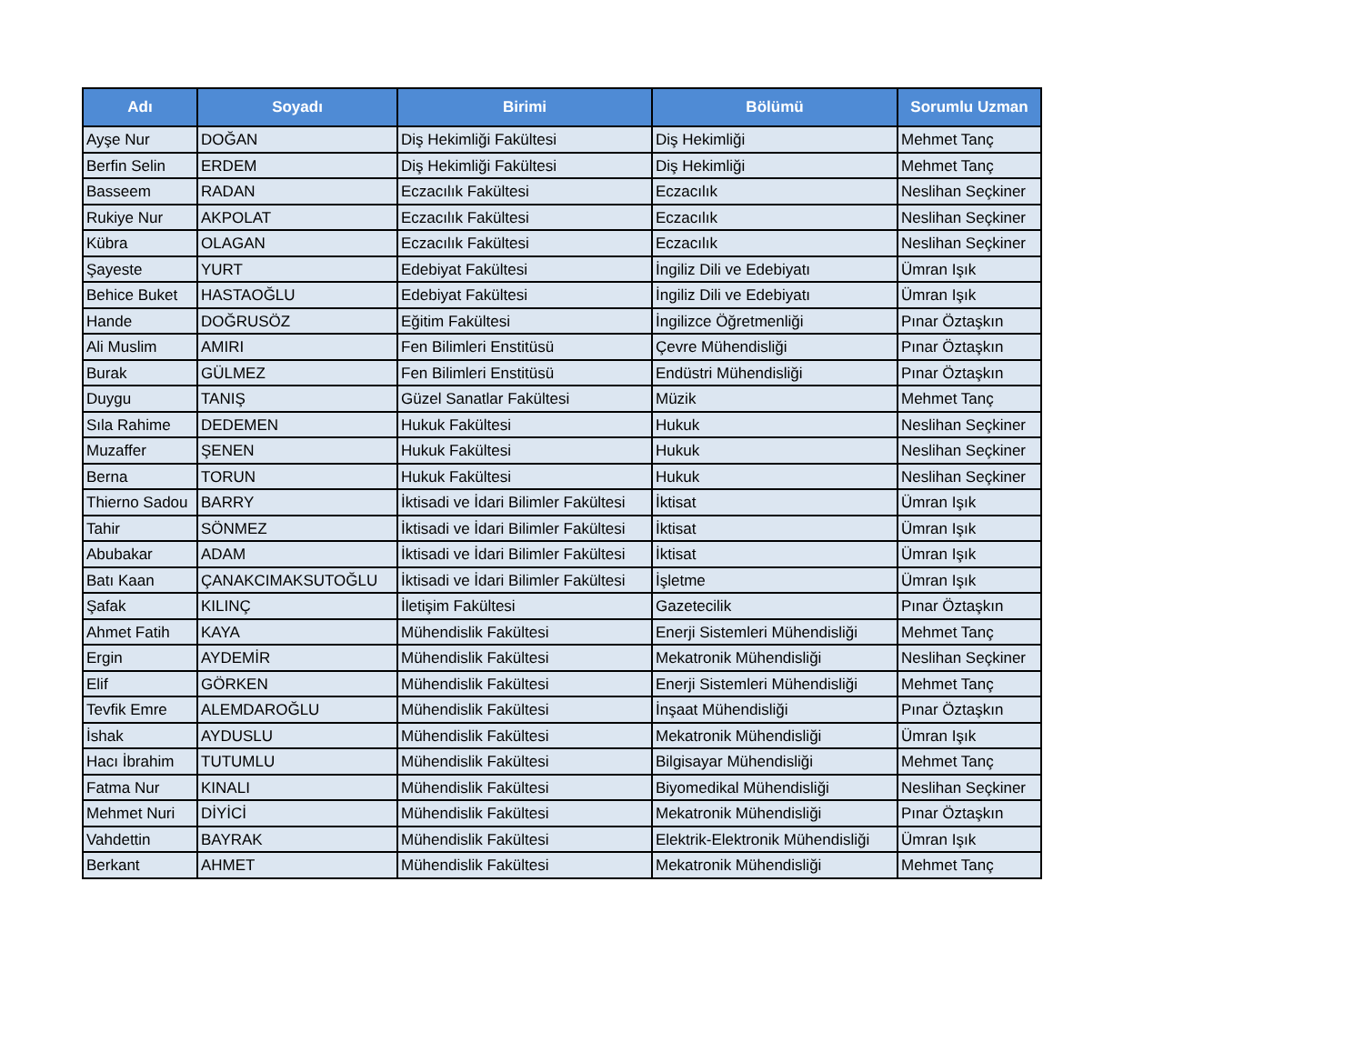| Adı | Soyadı | Birimi | Bölümü | Sorumlu Uzman |
| --- | --- | --- | --- | --- |
| Ayşe Nur | DOĞAN | Diş Hekimliği Fakültesi | Diş Hekimliği | Mehmet Tanç |
| Berfin Selin | ERDEM | Diş Hekimliği Fakültesi | Diş Hekimliği | Mehmet Tanç |
| Basseem | RADAN | Eczacılık Fakültesi | Eczacılık | Neslihan Seçkiner |
| Rukiye Nur | AKPOLAT | Eczacılık Fakültesi | Eczacılık | Neslihan Seçkiner |
| Kübra | OLAGAN | Eczacılık Fakültesi | Eczacılık | Neslihan Seçkiner |
| Şayeste | YURT | Edebiyat Fakültesi | İngiliz Dili ve Edebiyatı | Ümran Işık |
| Behice Buket | HASTAOĞLU | Edebiyat Fakültesi | İngiliz Dili ve Edebiyatı | Ümran Işık |
| Hande | DOĞRUSÖZ | Eğitim Fakültesi | İngilizce Öğretmenliği | Pınar Öztaşkın |
| Ali Muslim | AMIRI | Fen Bilimleri Enstitüsü | Çevre Mühendisliği | Pınar Öztaşkın |
| Burak | GÜLMEZ | Fen Bilimleri Enstitüsü | Endüstri Mühendisliği | Pınar Öztaşkın |
| Duygu | TANIŞ | Güzel Sanatlar Fakültesi | Müzik | Mehmet Tanç |
| Sıla Rahime | DEDEMEN | Hukuk Fakültesi | Hukuk | Neslihan Seçkiner |
| Muzaffer | ŞENEN | Hukuk Fakültesi | Hukuk | Neslihan Seçkiner |
| Berna | TORUN | Hukuk Fakültesi | Hukuk | Neslihan Seçkiner |
| Thierno Sadou | BARRY | İktisadi ve İdari Bilimler Fakültesi | İktisat | Ümran Işık |
| Tahir | SÖNMEZ | İktisadi ve İdari Bilimler Fakültesi | İktisat | Ümran Işık |
| Abubakar | ADAM | İktisadi ve İdari Bilimler Fakültesi | İktisat | Ümran Işık |
| Batı Kaan | ÇANAKCIMAKSUTOĞLU | İktisadi ve İdari Bilimler Fakültesi | İşletme | Ümran Işık |
| Şafak | KILINÇ | İletişim Fakültesi | Gazetecilik | Pınar Öztaşkın |
| Ahmet Fatih | KAYA | Mühendislik Fakültesi | Enerji Sistemleri Mühendisliği | Mehmet Tanç |
| Ergin | AYDEMİR | Mühendislik Fakültesi | Mekatronik Mühendisliği | Neslihan Seçkiner |
| Elif | GÖRKEN | Mühendislik Fakültesi | Enerji Sistemleri Mühendisliği | Mehmet Tanç |
| Tevfik Emre | ALEMDAROĞLU | Mühendislik Fakültesi | İnşaat Mühendisliği | Pınar Öztaşkın |
| İshak | AYDUSLU | Mühendislik Fakültesi | Mekatronik Mühendisliği | Ümran Işık |
| Hacı İbrahim | TUTUMLU | Mühendislik Fakültesi | Bilgisayar Mühendisliği | Mehmet Tanç |
| Fatma Nur | KINALI | Mühendislik Fakültesi | Biyomedikal Mühendisliği | Neslihan Seçkiner |
| Mehmet Nuri | DİYİCİ | Mühendislik Fakültesi | Mekatronik Mühendisliği | Pınar Öztaşkın |
| Vahdettin | BAYRAK | Mühendislik Fakültesi | Elektrik-Elektronik Mühendisliği | Ümran Işık |
| Berkant | AHMET | Mühendislik Fakültesi | Mekatronik Mühendisliği | Mehmet Tanç |